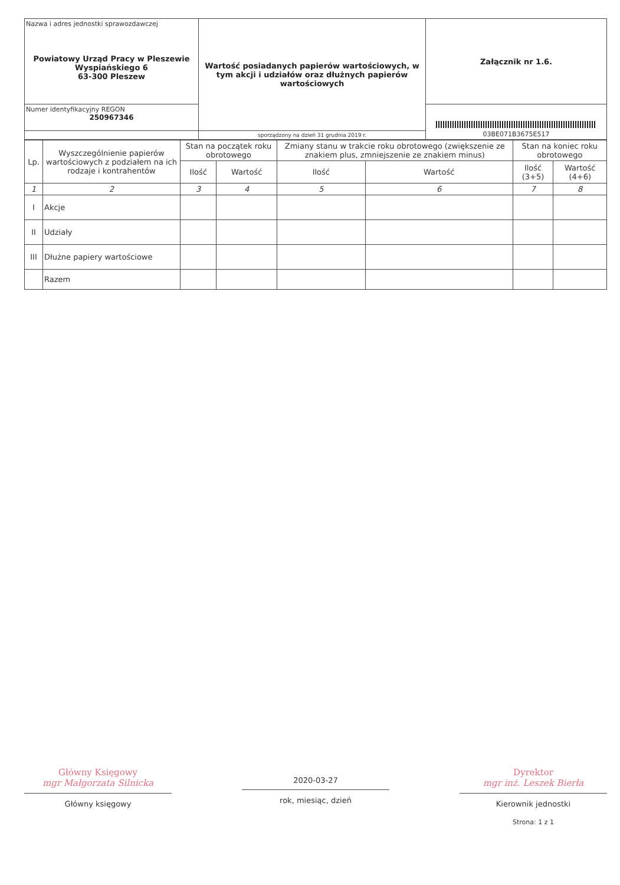| Nazwa i adres jednostki sprawozdawczej Powiatowy Urząd Pracy w Pleszewie Wyspiańskiego 6 63-300 Pleszew | Wartość posiadanych papierów wartościowych, w tym akcji i udziałów oraz dłużnych papierów wartościowych | Załącznik nr 1.6. |
| Numer identyfikacyjny REGON 250967346 | | 03BE071B3675E517 |
| | sporządzony na dzień 31 grudnia 2019 r. | |
| Lp. | Wyszczególnienie papierów wartościowych z podziałem na ich rodzaje i kontrahentów | Stan na początek roku obrotowego | | Zmiany stanu w trakcie roku obrotowego (zwiększenie ze znakiem plus, zmniejszenie ze znakiem minus) | | Stan na koniec roku obrotowego | |
| --- | --- | --- | --- | --- | --- | --- | --- |
| | | Ilość | Wartość | Ilość | Wartość | Ilość (3+5) | Wartość (4+6) |
| 1 | 2 | 3 | 4 | 5 | 6 | 7 | 8 |
| I | Akcje | | | | | | |
| II | Udziały | | | | | | |
| III | Dłużne papiery wartościowe | | | | | | |
| | Razem | | | | | | |
Główny Księgowy
mgr Małgorzata Silnicka
Główny księgowy
2020-03-27
rok, miesiąc, dzień
Dyrektor
mgr inż. Leszek Bierła
Kierownik jednostki
Strona: 1 z 1